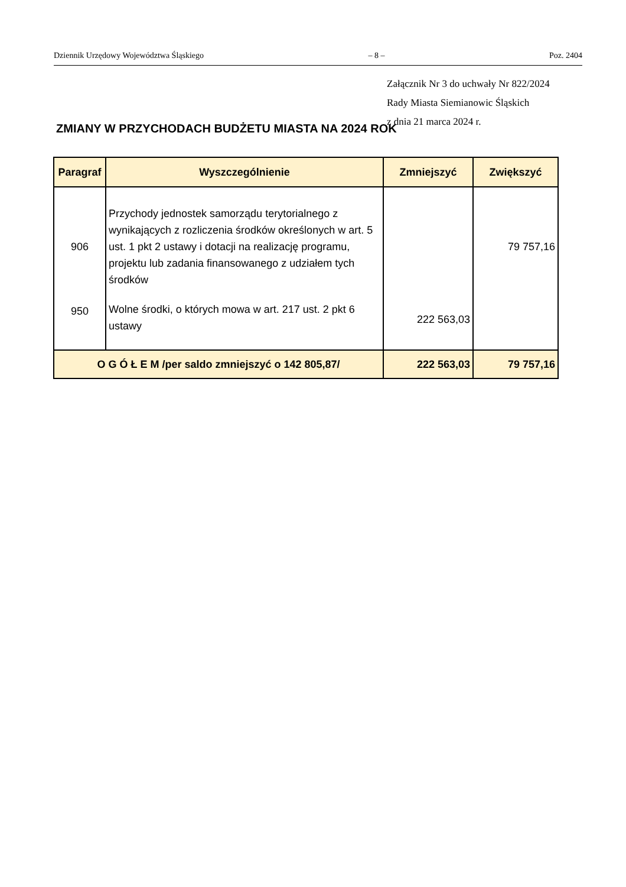Dziennik Urzędowy Województwa Śląskiego – 8 – Poz. 2404
Załącznik Nr 3 do uchwały Nr 822/2024
Rady Miasta Siemianowic Śląskich
z dnia 21 marca 2024 r.
ZMIANY W PRZYCHODACH BUDŻETU MIASTA NA 2024 ROK
| Paragraf | Wyszczególnienie | Zmniejszyć | Zwiększyć |
| --- | --- | --- | --- |
| 906 | Przychody jednostek samorządu terytorialnego z wynikających z rozliczenia środków określonych w art. 5 ust. 1 pkt 2 ustawy i dotacji na realizację programu, projektu lub zadania finansowanego z udziałem tych środków | | 79 757,16 |
| 950 | Wolne środki, o których mowa w art. 217 ust. 2 pkt 6 ustawy | 222 563,03 | |
| O G Ó Ł E M /per saldo zmniejszyć o 142 805,87/ | | 222 563,03 | 79 757,16 |